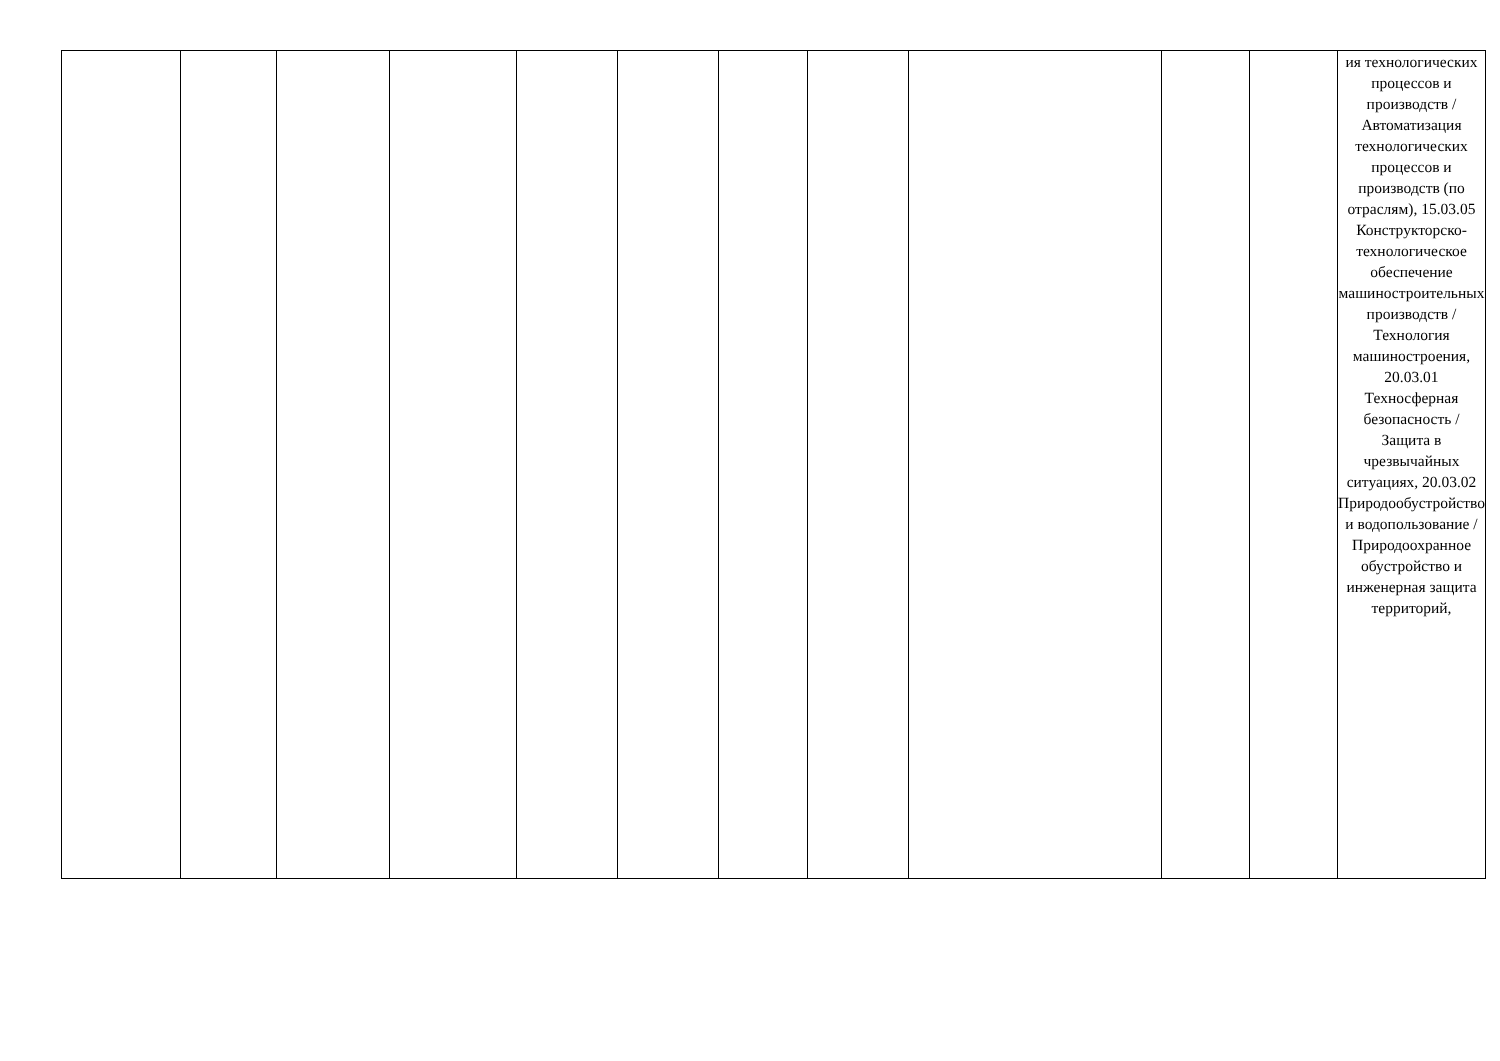| | | | | | | | | | | | ия технологических процессов и производств / Автоматизация технологических процессов и производств (по отраслям), 15.03.05 Конструкторско-технологическое обеспечение машиностроительных производств / Технология машиностроения, 20.03.01 Техносферная безопасность / Защита в чрезвычайных ситуациях, 20.03.02 Природообустройство и водопользование / Природоохранное обустройство и инженерная защита территорий, |